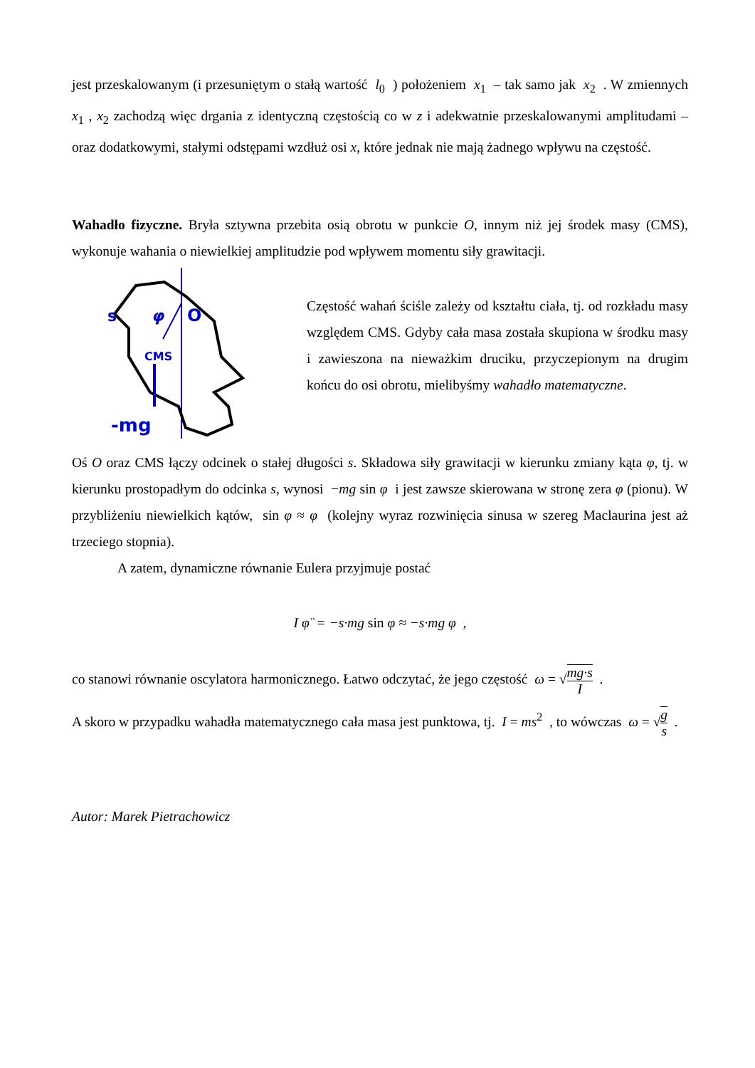jest przeskalowanym (i przesuniętym o stałą wartość l<sub>0</sub> ) położeniem x<sub>1</sub> – tak samo jak x<sub>2</sub> . W zmiennych x<sub>1</sub> , x<sub>2</sub> zachodzą więc drgania z identyczną częstością co w z i adekwatnie przeskalowanymi amplitudami – oraz dodatkowymi, stałymi odstępami wzdłuż osi x, które jednak nie mają żadnego wpływu na częstość.
Wahadło fizyczne. Bryła sztywna przebita osią obrotu w punkcie O, innym niż jej środek masy (CMS), wykonuje wahania o niewielkiej amplitudzie pod wpływem momentu siły grawitacji.
φ
O
CMS
s
-mg
Częstość wahań ściśle zależy od kształtu ciała, tj. od rozkładu masy względem CMS. Gdyby cała masa została skupiona w środku masy i zawieszona na nieważkim druciku, przyczepionym na drugim końcu do osi obrotu, mielibyśmy wahadło matematyczne.
Oś O oraz CMS łączy odcinek o stałej długości s. Składowa siły grawitacji w kierunku zmiany kąta φ, tj. w kierunku prostopadłym do odcinka s, wynosi −mg sin φ i jest zawsze skierowana w stronę zera φ (pionu). W przybliżeniu niewielkich kątów, sin φ ≈ φ (kolejny wyraz rozwinięcia sinusa w szereg Maclaurina jest aż trzeciego stopnia).
A zatem, dynamiczne równanie Eulera przyjmuje postać
I φ̈ = −s·mg sin φ ≈ −s·mg φ ,
co stanowi równanie oscylatora harmonicznego. Łatwo odczytać, że jego częstość ω = √mg·s I .
A skoro w przypadku wahadła matematycznego cała masa jest punktowa, tj. I = ms<sup>2</sup> , to wówczas ω = √g s .
Autor: Marek Pietrachowicz